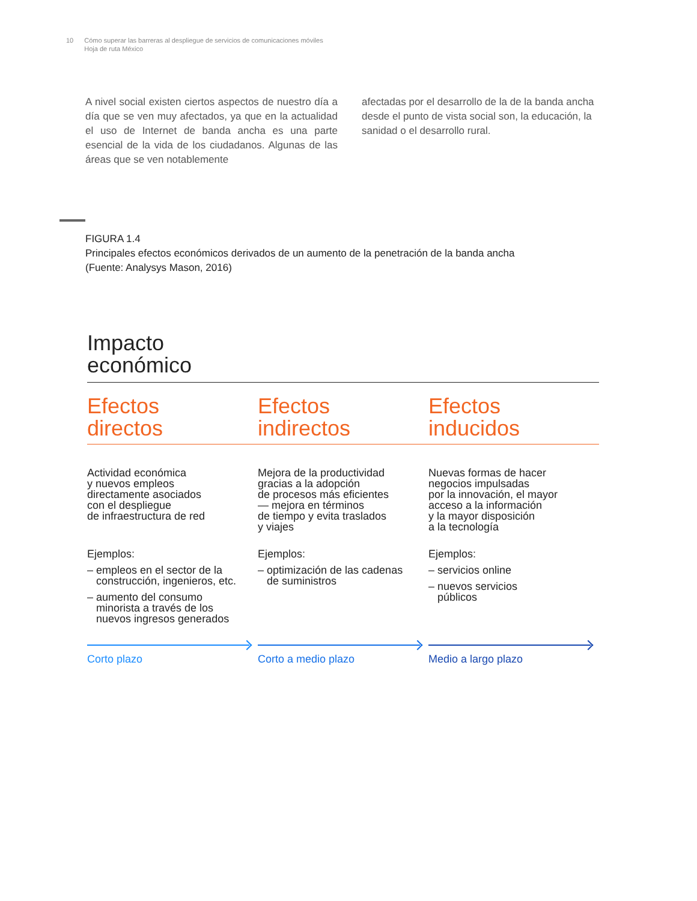10 Cómo superar las barreras al despliegue de servicios de comunicaciones móviles
Hoja de ruta México
A nivel social existen ciertos aspectos de nuestro día a día que se ven muy afectados, ya que en la actualidad el uso de Internet de banda ancha es una parte esencial de la vida de los ciudadanos. Algunas de las áreas que se ven notablemente
afectadas por el desarrollo de la de la banda ancha desde el punto de vista social son, la educación, la sanidad o el desarrollo rural.
FIGURA 1.4
Principales efectos económicos derivados de un aumento de la penetración de la banda ancha
(Fuente: Analysys Mason, 2016)
Impacto
económico
Efectos
directos
Efectos
indirectos
Efectos
inducidos
Actividad económica
y nuevos empleos
directamente asociados
con el despliegue
de infraestructura de red
Ejemplos:
– empleos en el sector de la
construcción, ingenieros, etc.
– aumento del consumo
minorista a través de los
nuevos ingresos generados
Corto plazo
Mejora de la productividad
gracias a la adopción
de procesos más eficientes
— mejora en términos
de tiempo y evita traslados
y viajes
Ejemplos:
– optimización de las cadenas
de suministros
Corto a medio plazo
Nuevas formas de hacer
negocios impulsadas
por la innovación, el mayor
acceso a la información
y la mayor disposición
a la tecnología
Ejemplos:
– servicios online
– nuevos servicios
públicos
Medio a largo plazo